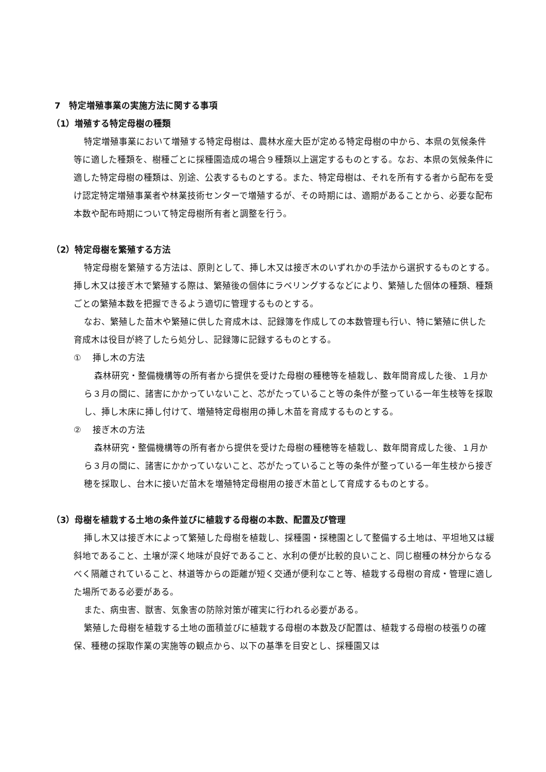7　特定増殖事業の実施方法に関する事項
（1）増殖する特定母樹の種類
特定増殖事業において増殖する特定母樹は、農林水産大臣が定める特定母樹の中から、本県の気候条件等に適した種類を、樹種ごとに採種園造成の場合９種類以上選定するものとする。なお、本県の気候条件に適した特定母樹の種類は、別途、公表するものとする。また、特定母樹は、それを所有する者から配布を受け認定特定増殖事業者や林業技術センターで増殖するが、その時期には、適期があることから、必要な配布本数や配布時期について特定母樹所有者と調整を行う。
（2）特定母樹を繁殖する方法
特定母樹を繁殖する方法は、原則として、挿し木又は接ぎ木のいずれかの手法から選択するものとする。挿し木又は接ぎ木で繁殖する際は、繁殖後の個体にラベリングするなどにより、繁殖した個体の種類、種類ごとの繁殖本数を把握できるよう適切に管理するものとする。
なお、繁殖した苗木や繁殖に供した育成木は、記録簿を作成しての本数管理も行い、特に繁殖に供した育成木は役目が終了したら処分し、記録簿に記録するものとする。
①　 挿し木の方法
森林研究・整備機構等の所有者から提供を受けた母樹の種穂等を植栽し、数年間育成した後、１月から３月の間に、諸害にかかっていないこと、芯がたっていること等の条件が整っている一年生枝等を採取し、挿し木床に挿し付けて、増殖特定母樹用の挿し木苗を育成するものとする。
②　 接ぎ木の方法
森林研究・整備機構等の所有者から提供を受けた母樹の種穂等を植栽し、数年間育成した後、１月から３月の間に、諸害にかかっていないこと、芯がたっていること等の条件が整っている一年生枝から接ぎ穂を採取し、台木に接いだ苗木を増殖特定母樹用の接ぎ木苗として育成するものとする。
（3）母樹を植栽する土地の条件並びに植栽する母樹の本数、配置及び管理
挿し木又は接ぎ木によって繁殖した母樹を植栽し、採種園・採穂園として整備する土地は、平坦地又は緩斜地であること、土壌が深く地味が良好であること、水利の便が比較的良いこと、同じ樹種の林分からなるべく隔離されていること、林道等からの距離が短く交通が便利なこと等、植栽する母樹の育成・管理に適した場所である必要がある。
また、病虫害、獣害、気象害の防除対策が確実に行われる必要がある。
繁殖した母樹を植栽する土地の面積並びに植栽する母樹の本数及び配置は、植栽する母樹の枝張りの確保、種穂の採取作業の実施等の観点から、以下の基準を目安とし、採種園又は